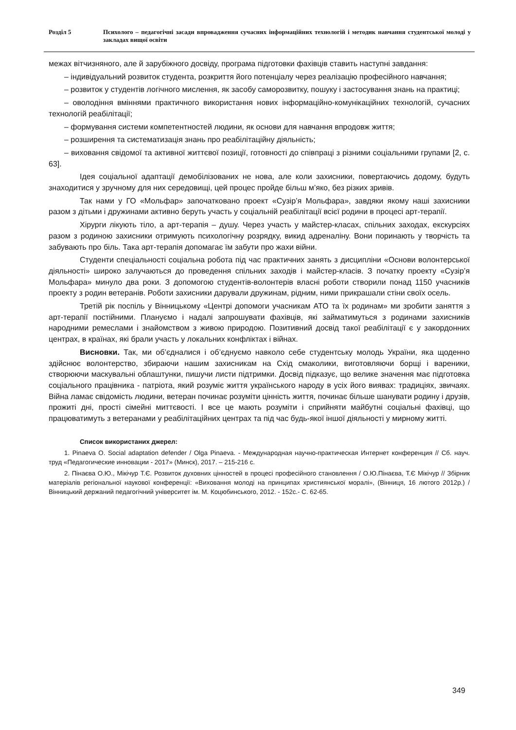Розділ 5 Психолого – педагогічні засади впровадження сучасних інформаційних технологій і методик навчання студентської молоді у закладах вищої освіти
межах вітчизняного, але й зарубіжного досвіду, програма підготовки фахівців ставить наступні завдання:
– індивідуальний розвиток студента, розкриття його потенціалу через реалізацію професійного навчання;
– розвиток у студентів логічного мислення, як засобу саморозвитку, пошуку і застосування знань на практиці;
– оволодіння вміннями практичного використання нових інформаційно-комунікаційних технологій, сучасних технологій реабілітації;
– формування системи компетентностей людини, як основи для навчання впродовж життя;
– розширення та систематизація знань про реабілітаційну діяльність;
– виховання свідомої та активної життєвої позиції, готовності до співпраці з різними соціальними групами [2, с. 63].
Ідея соціальної адаптації демобілізованих не нова, але коли захисники, повертаючись додому, будуть знаходитися у зручному для них середовищі, цей процес пройде більш м’яко, без різких зривів.
Так нами у ГО «Мольфар» започатковано проект «Сузір’я Мольфара», завдяки якому наші захисники разом з дітьми і дружинами активно беруть участь у соціальній реабілітації всієї родини в процесі арт-терапії.
Хірурги лікують тіло, а арт-терапія – душу. Через участь у майстер-класах, спільних заходах, екскурсіях разом з родиною захисники отримують психологічну розрядку, викид адреналіну. Вони поринають у творчість та забувають про біль. Така арт-терапія допомагає їм забути про жахи війни.
Студенти спеціальності соціальна робота під час практичних занять з дисципліни «Основи волонтерської діяльності» широко залучаються до проведення спільних заходів і майстер-класів. З початку проекту «Сузір’я Мольфара» минуло два роки. З допомогою студентів-волонтерів власні роботи створили понад 1150 учасників проекту з родин ветеранів. Роботи захисники дарували дружинам, рідним, ними прикрашали стіни своїх осель.
Третій рік поспіль у Вінницькому «Центрі допомоги учасникам АТО та їх родинам» ми зробити заняття з арт-терапії постійними. Плануємо і надалі запрошувати фахівців, які займатимуться з родинами захисників народними ремеслами і знайомством з живою природою. Позитивний досвід такої реабілітації є у закордонних центрах, в країнах, які брали участь у локальних конфліктах і війнах.
Висновки. Так, ми об’єдналися і об’єднуємо навколо себе студентську молодь України, яка щоденно здійснює волонтерство, збираючи нашим захисникам на Схід смаколики, виготовляючи борщі і вареники, створюючи маскувальні облаштунки, пишучи листи підтримки. Досвід підказує, що велике значення має підготовка соціального працівника - патріота, який розуміє життя українського народу в усіх його виявах: традиціях, звичаях. Війна ламає свідомість людини, ветеран починає розуміти цінність життя, починає більше шанувати родину і друзів, прожиті дні, прості сімейні миттєвості. І все це мають розуміти і сприйняти майбутні соціальні фахівці, що працюватимуть з ветеранами у реабілітаційних центрах та під час будь-якої іншої діяльності у мирному житті.
Список використаних джерел:
1. Pinaeva O. Social adaptation defender / Olga Pinaeva. - Международная научно-практическая Интернет конференция // Сб. науч. труд «Педагогические инновации - 2017» (Минск), 2017. – 215-216 с.
2. Пінаєва О.Ю., Мікічур Т.Є. Розвиток духовних цінностей в процесі професійного становлення / О.Ю.Пінаєва, Т.Є Мікічур // Збірник матеріалів регіональної наукової конференції: «Виховання молоді на принципах християнської моралі», (Вінниця, 16 лютого 2012р.) / Вінницький держаний педагогічний університет ім. М. Коцюбинського, 2012. - 152с.- С. 62-65.
349